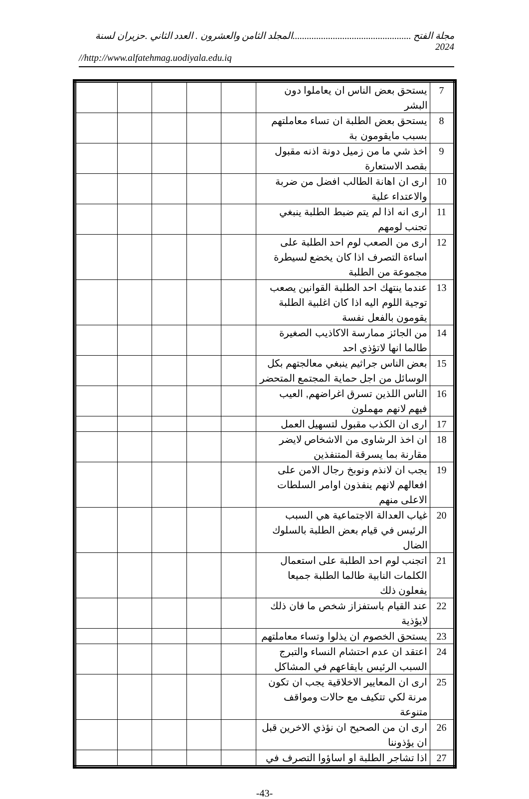مجلة الفتح ..................................................المجلد الثامن والعشرون . العدد الثاني .حزيران لسنة 2024
//http://www.alfatehmag.uodiyala.edu.iq
| 7 | يستحق بعض الناس ان يعاملوا دون البشر | | | | | |
| 8 | يستحق بعض الطلبة ان تساء معاملتهم بسبب مايقومون بة | | | | | |
| 9 | اخذ شي ما من زميل دونة اذنه مقبول بقصد الاستعارة | | | | | |
| 10 | ارى ان اهانة الطالب افضل من ضربة والاعتداء علية | | | | | |
| 11 | ارى انه اذا لم يتم ضبط الطلبة ينبغي تجنب لومهم | | | | | |
| 12 | ارى من الصعب لوم احد الطلبة على اساءة التصرف اذا كان يخضع لسيطرة مجموعة من الطلبة | | | | | |
| 13 | عندما ينتهك احد الطلبة القوانين يصعب توجية اللوم اليه اذا كان اغلبية الطلبة يقومون بالفعل نفسة | | | | | |
| 14 | من الجائز ممارسة الاكاذيب الصغيرة طالما انها لاتؤذي احد | | | | | |
| 15 | بعض الناس جراثيم ينبغي معالجتهم بكل الوسائل من اجل حماية المجتمع المتحضر | | | | | |
| 16 | الناس اللذين تسرق اغراضهم, العيب فيهم لانهم مهملون | | | | | |
| 17 | ارى ان الكذب مقبول لتسهيل العمل | | | | | |
| 18 | ان اخذ الرشاوى من الاشخاص لايضر مقارنة بما يسرقة المتنفذين | | | | | |
| 19 | يجب ان لانذم ونوبخ رجال الامن على افعالهم لانهم ينفذون اوامر السلطات الاعلى منهم | | | | | |
| 20 | غياب العدالة الاجتماعية هي السبب الرئيس في قيام بعض الطلبة بالسلوك الضال | | | | | |
| 21 | اتجنب لوم احد الطلبة على استعمال الكلمات النابية طالما الطلبة جميعا يفعلون ذلك | | | | | |
| 22 | عند القيام باستفزاز شخص ما فان ذلك لايؤذية | | | | | |
| 23 | يستحق الخصوم ان يذلوا وتساء معاملتهم | | | | | |
| 24 | اعتقد ان عدم احتشام النساء والتبرج السبب الرئيس بايقاعهم في المشاكل | | | | | |
| 25 | ارى ان المعايير الاخلاقية يجب ان تكون مرنة لكي تتكيف مع حالات ومواقف متنوعة | | | | | |
| 26 | ارى ان من الصحيح ان نؤذي الاخرين قبل ان يؤذوننا | | | | | |
| 27 | اذا تشاجر الطلبة او اساؤوا التصرف في | | | | | |
-43-